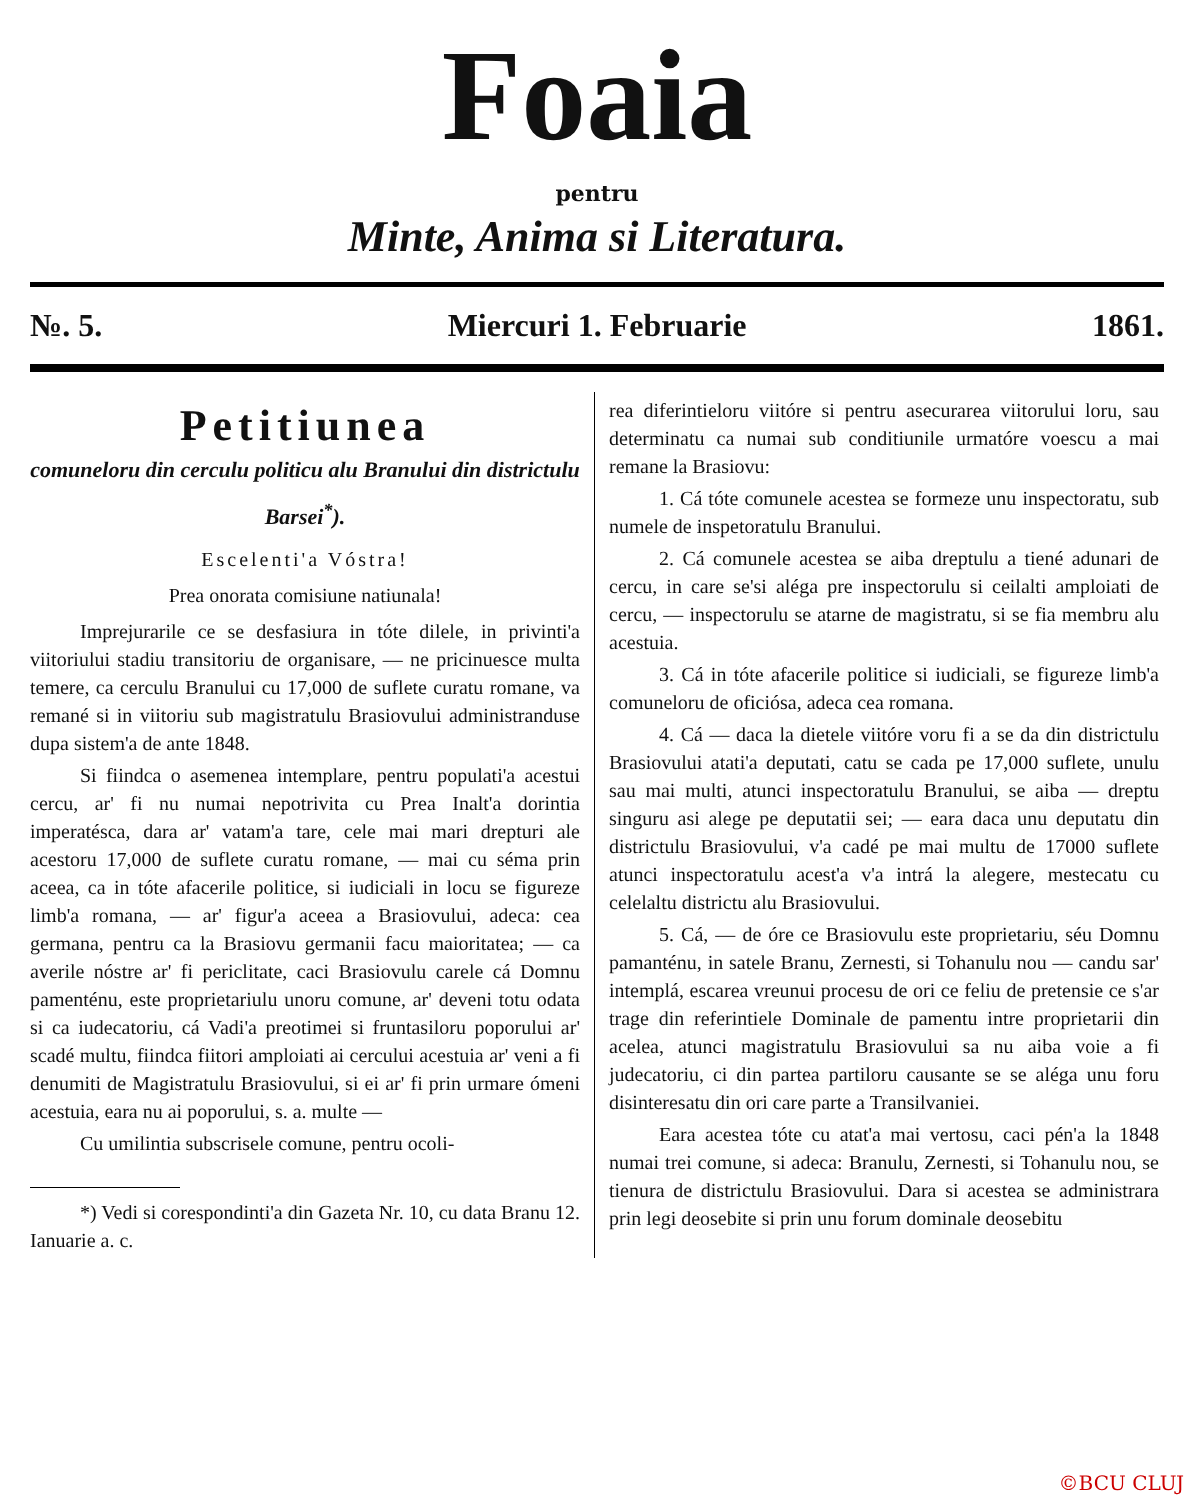Foaia
pentru
Minte, Anima si Literatura.
№. 5. Miercuri 1. Februarie 1861.
Petitiunea
comuneloru din cerculu politicu alu Branului din districtulu Barsei<sup>*</sup>).
Escelenti'a Vóstra!
Prea onorata comisiune natiunala!
Imprejurarile ce se desfasiura in tóte dilele, in privinti'a viitoriului stadiu transitoriu de organisare, — ne pricinuesce multa temere, ca cerculu Branului cu 17,000 de suflete curatu romane, va remané si in viitoriu sub magistratulu Brasiovului administranduse dupa sistem'a de ante 1848.
Si fiindca o asemenea intemplare, pentru populati'a acestui cercu, ar' fi nu numai nepotrivita cu Prea Inalt'a dorintia imperatésca, dara ar' vatam'a tare, cele mai mari drepturi ale acestoru 17,000 de suflete curatu romane, — mai cu séma prin aceea, ca in tóte afacerile politice, si iudiciali in locu se figureze limb'a romana, — ar' figur'a aceea a Brasiovului, adeca: cea germana, pentru ca la Brasiovu germanii facu maioritatea; — ca averile nóstre ar' fi periclitate, caci Brasiovulu carele cá Domnu pamenténu, este proprietariulu unoru comune, ar' deveni totu odata si ca iudecatoriu, cá Vadi'a preotimei si fruntasiloru poporului ar' scadé multu, fiindca fiitori amploiati ai cercului acestuia ar' veni a fi denumiti de Magistratulu Brasiovului, si ei ar' fi prin urmare ómeni acestuia, eara nu ai poporului, s. a. multe —
Cu umilintia subscrisele comune, pentru ocoli-
*) Vedi si corespondinti'a din Gazeta Nr. 10, cu data Branu 12. Ianuarie a. c.
rea diferintieloru viitóre si pentru asecurarea viitorului loru, sau determinatu ca numai sub conditiunile urmatóre voescu a mai remane la Brasiovu:
1. Cá tóte comunele acestea se formeze unu inspectoratu, sub numele de inspetoratulu Branului.
2. Cá comunele acestea se aiba dreptulu a tiené adunari de cercu, in care se'si aléga pre inspectorulu si ceilalti amploiati de cercu, — inspectorulu se atarne de magistratu, si se fia membru alu acestuia.
3. Cá in tóte afacerile politice si iudiciali, se figureze limb'a comuneloru de oficiósa, adeca cea romana.
4. Cá — daca la dietele viitóre voru fi a se da din districtulu Brasiovului atati'a deputati, catu se cada pe 17,000 suflete, unulu sau mai multi, atunci inspectoratulu Branului, se aiba — dreptu singuru asi alege pe deputatii sei; — eara daca unu deputatu din districtulu Brasiovului, v'a cadé pe mai multu de 17000 suflete atunci inspectoratulu acest'a v'a intrá la alegere, mestecatu cu celelaltu districtu alu Brasiovului.
5. Cá, — de óre ce Brasiovulu este proprietariu, séu Domnu pamanténu, in satele Branu, Zernesti, si Tohanulu nou — candu sar' intemplá, escarea vreunui procesu de ori ce feliu de pretensie ce s'ar trage din referintiele Dominale de pamentu intre proprietarii din acelea, atunci magistratulu Brasiovului sa nu aiba voie a fi judecatoriu, ci din partea partiloru causante se se aléga unu foru disinteresatu din ori care parte a Transilvaniei.
Eara acestea tóte cu atat'a mai vertosu, caci pén'a la 1848 numai trei comune, si adeca: Branulu, Zernesti, si Tohanulu nou, se tienura de districtulu Brasiovului. Dara si acestea se administrara prin legi deosebite si prin unu forum dominale deosebitu
©BCU CLUJ